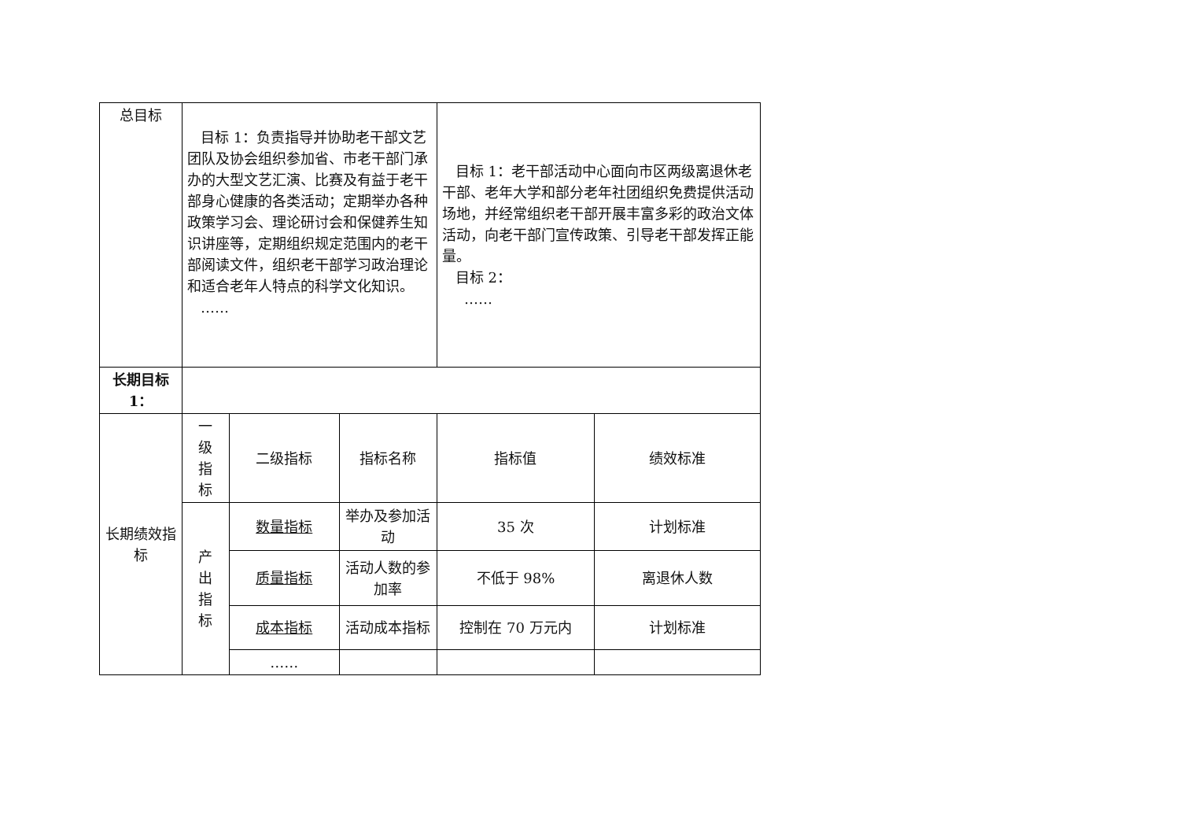| 总目标 | 目标 1：负责指导并协助老干部文艺团队及协会组织参加省、市老干部门承办的大型文艺汇演、比赛及有益于老干部身心健康的各类活动；定期举办各种政策学习会、理论研讨会和保健养生知识讲座等，定期组织规定范围内的老干部阅读文件，组织老干部学习政治理论和适合老年人特点的科学文化知识。 …… | | | 目标 1：老干部活动中心面向市区两级离退休老干部、老年大学和部分老年社团组织免费提供活动场地，并经常组织老干部开展丰富多彩的政治文体活动，向老干部门宣传政策、引导老干部发挥正能量。 目标 2： …… | |
| 长期目标1： | | | | | |
| 长期绩效指标 | 一 级 指 标 | 二级指标 | 指标名称 | 指标值 | 绩效标准 |
| | 产 出 指 标 | 数量指标 | 举办及参加活动 | 35 次 | 计划标准 |
| | | 质量指标 | 活动人数的参加率 | 不低于 98% | 离退休人数 |
| | | 成本指标 | 活动成本指标 | 控制在 70 万元内 | 计划标准 |
| | | …… | | | |